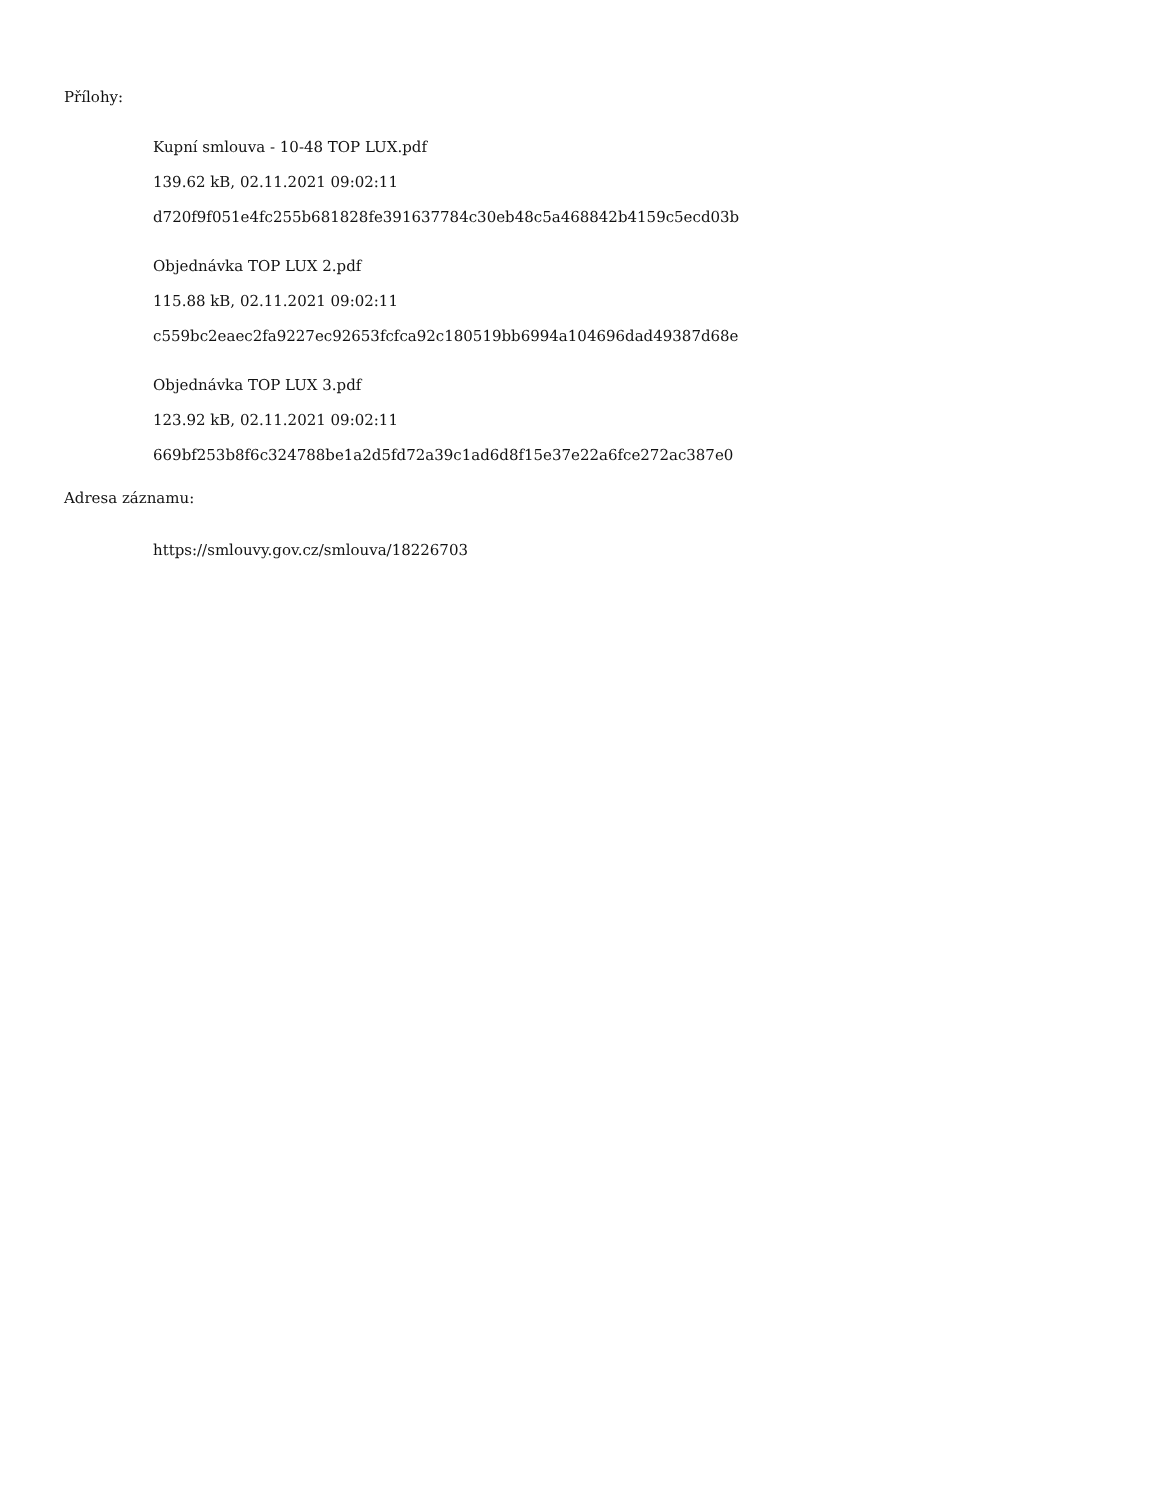Přílohy:
Kupní smlouva - 10-48 TOP LUX.pdf
139.62 kB, 02.11.2021 09:02:11
d720f9f051e4fc255b681828fe391637784c30eb48c5a468842b4159c5ecd03b
Objednávka TOP LUX 2.pdf
115.88 kB, 02.11.2021 09:02:11
c559bc2eaec2fa9227ec92653fcfca92c180519bb6994a104696dad49387d68e
Objednávka TOP LUX 3.pdf
123.92 kB, 02.11.2021 09:02:11
669bf253b8f6c324788be1a2d5fd72a39c1ad6d8f15e37e22a6fce272ac387e0
Adresa záznamu:
https://smlouvy.gov.cz/smlouva/18226703